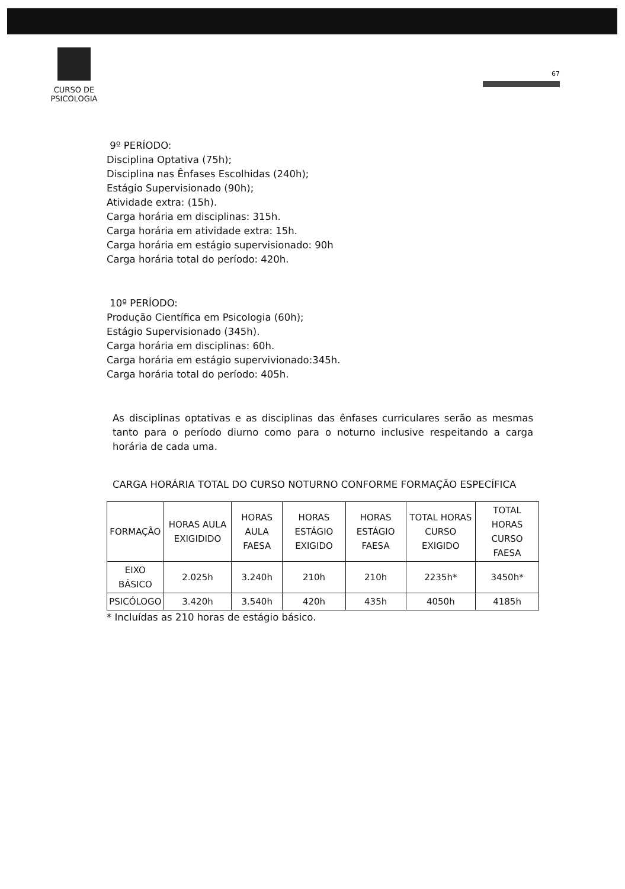CURSO DE
PSICOLOGIA
67
9º PERÍODO:
Disciplina Optativa (75h);
Disciplina nas Ênfases Escolhidas (240h);
Estágio Supervisionado (90h);
Atividade extra: (15h).
Carga horária em disciplinas: 315h.
Carga horária em atividade extra: 15h.
Carga horária em estágio supervisionado: 90h
Carga horária total do período: 420h.
10º PERÍODO:
Produção Científica em Psicologia (60h);
Estágio Supervisionado (345h).
Carga horária em disciplinas: 60h.
Carga horária em estágio supervivionado:345h.
Carga horária total do período: 405h.
As disciplinas optativas e as disciplinas das ênfases curriculares serão as mesmas tanto para o período diurno como para o noturno inclusive respeitando a carga horária de cada uma.
CARGA HORÁRIA TOTAL DO CURSO NOTURNO CONFORME FORMAÇÃO ESPECÍFICA
| FORMAÇÃO | HORAS AULA EXIGIDIDO | HORAS AULA FAESA | HORAS ESTÁGIO EXIGIDO | HORAS ESTÁGIO FAESA | TOTAL HORAS CURSO EXIGIDO | TOTAL HORAS CURSO FAESA |
| --- | --- | --- | --- | --- | --- | --- |
| EIXO BÁSICO | 2.025h | 3.240h | 210h | 210h | 2235h* | 3450h* |
| PSICÓLOGO | 3.420h | 3.540h | 420h | 435h | 4050h | 4185h |
* Incluídas as 210 horas de estágio básico.